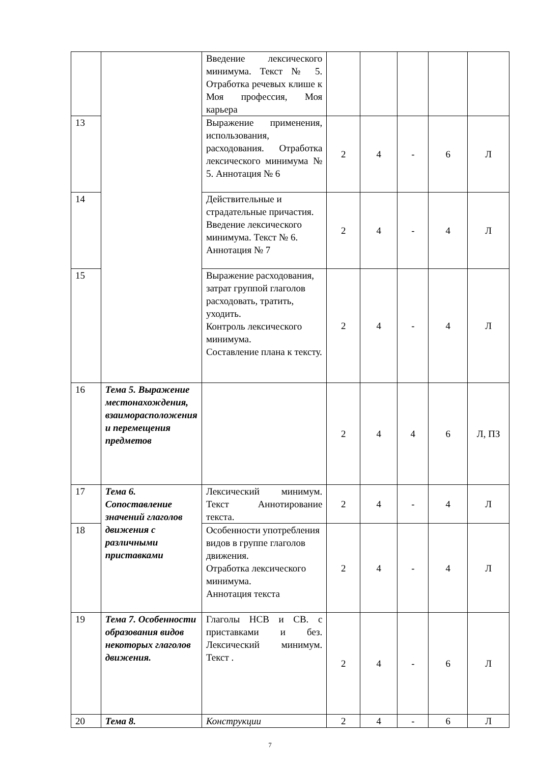| | | Введение лексического минимума. Текст № 5. Отработка речевых клише к Моя профессия, Моя карьера | | | | | |
| 13 | | Выражение применения, использования, расходования. Отработка лексического минимума № 5. Аннотация № 6 | 2 | 4 | - | 6 | Л |
| 14 | | Действительные и страдательные причастия. Введение лексического минимума. Текст № 6. Аннотация № 7 | 2 | 4 | - | 4 | Л |
| 15 | | Выражение расходования, затрат группой глаголов расходовать, тратить, уходить. Контроль лексического минимума. Составление плана к тексту. | 2 | 4 | - | 4 | Л |
| 16 | Тема 5. Выражение местонахождения, взаиморасположения и перемещения предметов | | 2 | 4 | 4 | 6 | Л, ПЗ |
| 17 | Тема 6. Сопоставление значений глаголов движения с различными приставками | Лексический минимум. Текст Аннотирование текста. | 2 | 4 | - | 4 | Л |
| 18 | | Особенности употребления видов в группе глаголов движения. Отработка лексического минимума. Аннотация текста | 2 | 4 | - | 4 | Л |
| 19 | Тема 7. Особенности образования видов некоторых глаголов движения. | Глаголы НСВ и СВ. с приставками и без. Лексический минимум. Текст . | 2 | 4 | - | 6 | Л |
| 20 | Тема 8. | Конструкции | 2 | 4 | - | 6 | Л |
7